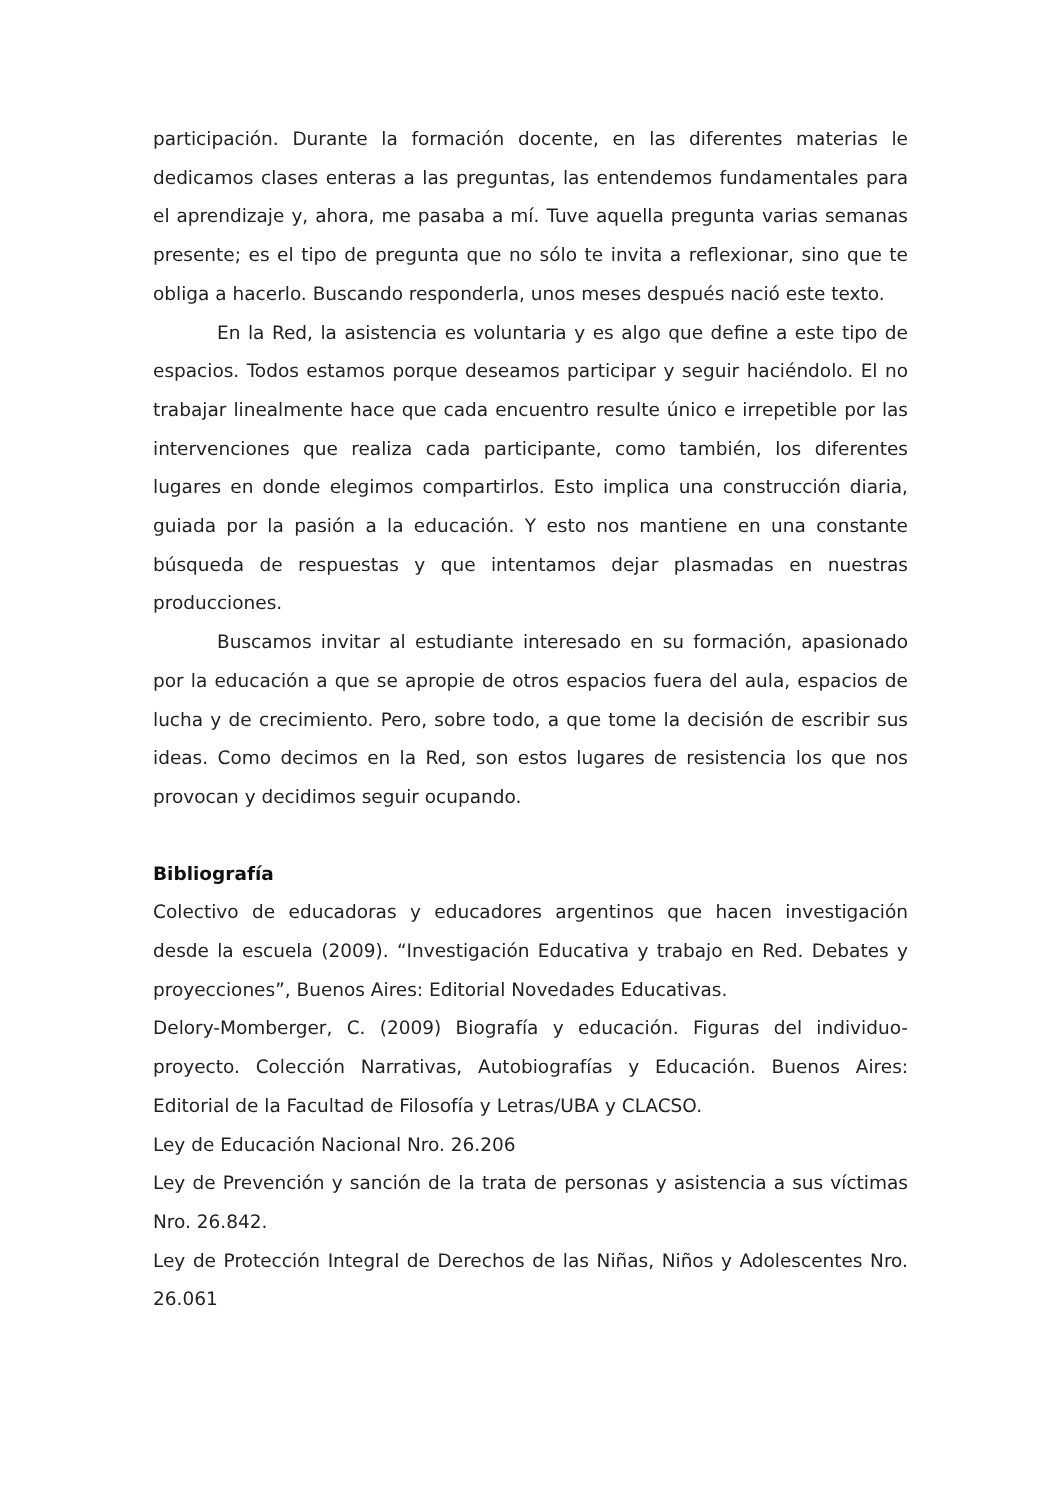participación. Durante la formación docente, en las diferentes materias le dedicamos clases enteras a las preguntas, las entendemos fundamentales para el aprendizaje y, ahora, me pasaba a mí. Tuve aquella pregunta varias semanas presente; es el tipo de pregunta que no sólo te invita a reflexionar, sino que te obliga a hacerlo. Buscando responderla, unos meses después nació este texto.
En la Red, la asistencia es voluntaria y es algo que define a este tipo de espacios. Todos estamos porque deseamos participar y seguir haciéndolo. El no trabajar linealmente hace que cada encuentro resulte único e irrepetible por las intervenciones que realiza cada participante, como también, los diferentes lugares en donde elegimos compartirlos. Esto implica una construcción diaria, guiada por la pasión a la educación. Y esto nos mantiene en una constante búsqueda de respuestas y que intentamos dejar plasmadas en nuestras producciones.
Buscamos invitar al estudiante interesado en su formación, apasionado por la educación a que se apropie de otros espacios fuera del aula, espacios de lucha y de crecimiento. Pero, sobre todo, a que tome la decisión de escribir sus ideas. Como decimos en la Red, son estos lugares de resistencia los que nos provocan y decidimos seguir ocupando.
Bibliografía
Colectivo de educadoras y educadores argentinos que hacen investigación desde la escuela (2009). “Investigación Educativa y trabajo en Red. Debates y proyecciones”, Buenos Aires: Editorial Novedades Educativas.
Delory-Momberger, C. (2009) Biografía y educación. Figuras del individuo-proyecto. Colección Narrativas, Autobiografías y Educación. Buenos Aires: Editorial de la Facultad de Filosofía y Letras/UBA y CLACSO.
Ley de Educación Nacional Nro. 26.206
Ley de Prevención y sanción de la trata de personas y asistencia a sus víctimas Nro. 26.842.
Ley de Protección Integral de Derechos de las Niñas, Niños y Adolescentes Nro. 26.061